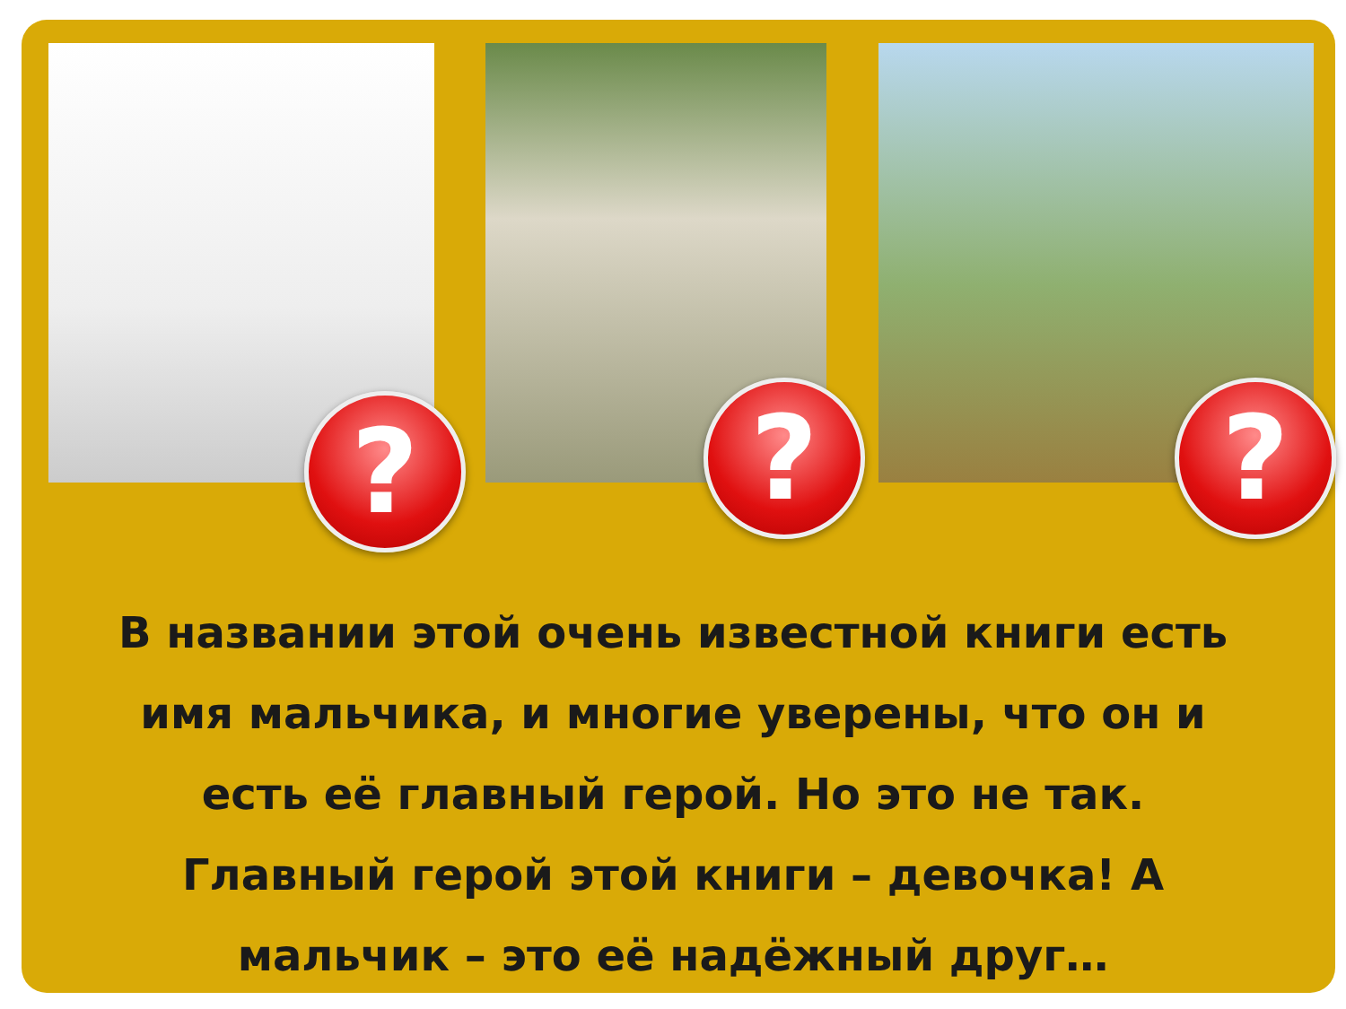? ? ?
В названии этой очень известной книги есть имя мальчика, и многие уверены, что он и есть её главный герой. Но это не так. Главный герой этой книги – девочка! А мальчик – это её надёжный друг…